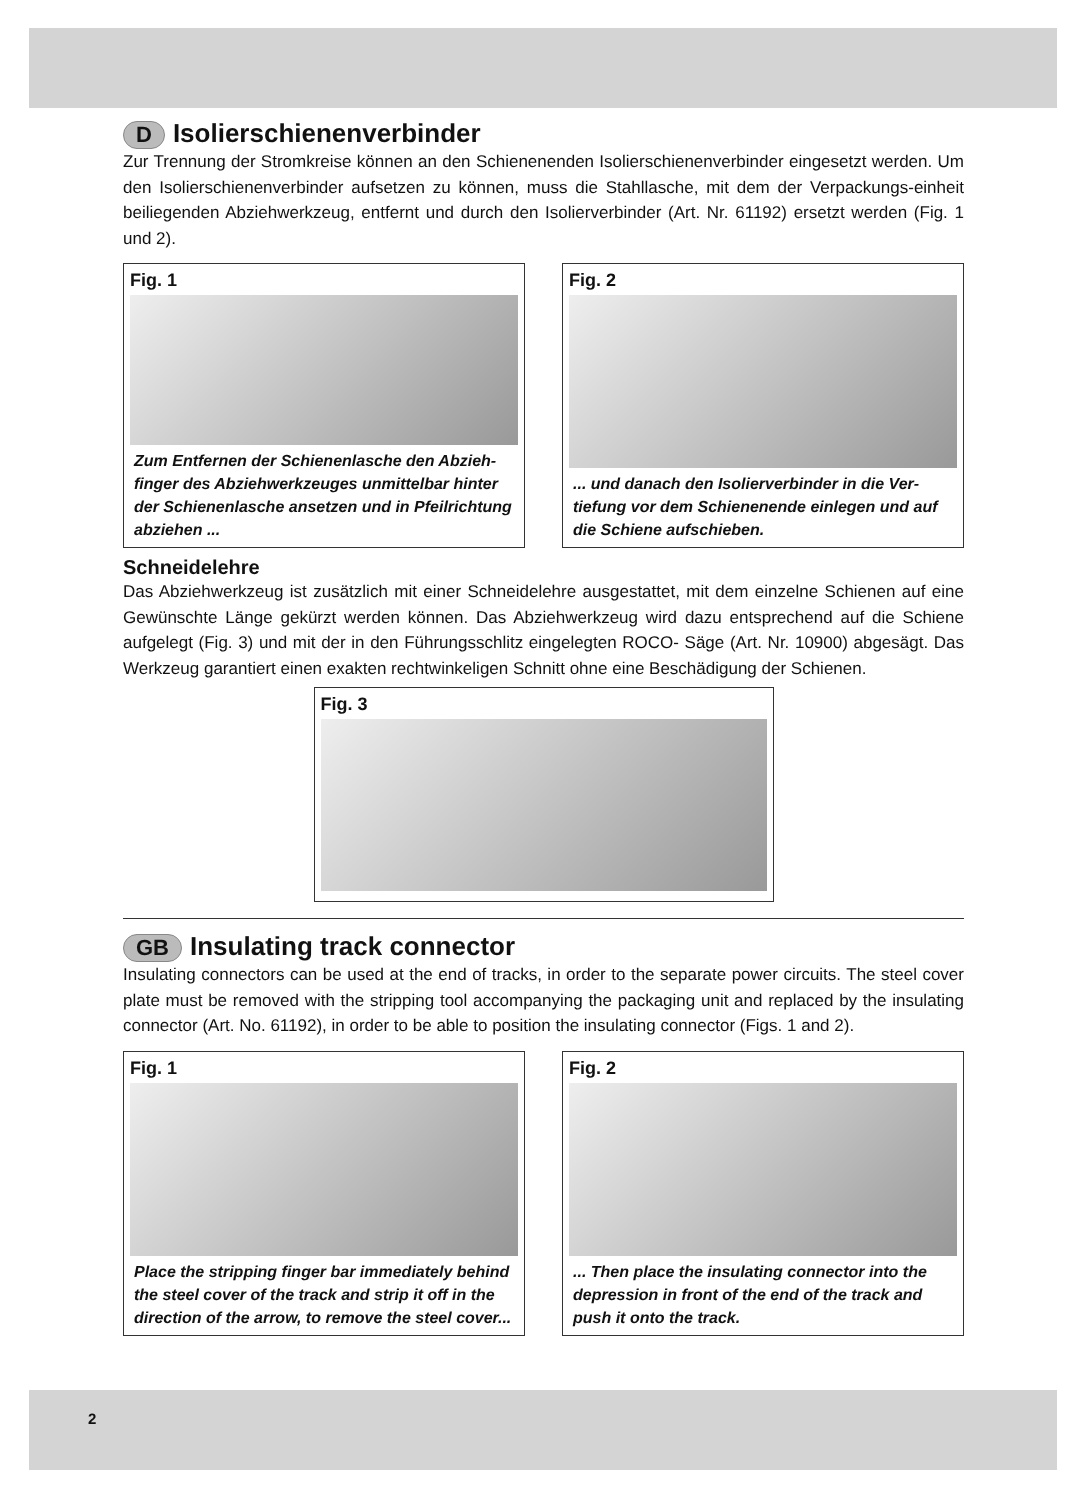D Isolierschienenverbinder
Zur Trennung der Stromkreise können an den Schienenenden Isolierschienenverbinder eingesetzt werden. Um den Isolierschienenverbinder aufsetzen zu können, muss die Stahllasche, mit dem der Verpackungs-einheit beiliegenden Abziehwerkzeug, entfernt und durch den Isolierverbinder (Art. Nr. 61192) ersetzt werden (Fig. 1 und 2).
Fig. 1
Zum Entfernen der Schienenlasche den Abzieh-finger des Abziehwerkzeuges unmittelbar hinter der Schienenlasche ansetzen und in Pfeilrichtung abziehen ...
Fig. 2
... und danach den Isolierverbinder in die Ver-tiefung vor dem Schienenende einlegen und auf die Schiene aufschieben.
Schneidelehre
Das Abziehwerkzeug ist zusätzlich mit einer Schneidelehre ausgestattet, mit dem einzelne Schienen auf eine Gewünschte Länge gekürzt werden können. Das Abziehwerkzeug wird dazu entsprechend auf die Schiene aufgelegt (Fig. 3) und mit der in den Führungsschlitz eingelegten ROCO- Säge (Art. Nr. 10900) abgesägt. Das Werkzeug garantiert einen exakten rechtwinkeligen Schnitt ohne eine Beschädigung der Schienen.
Fig. 3
GB Insulating track connector
Insulating connectors can be used at the end of tracks, in order to the separate power circuits. The steel cover plate must be removed with the stripping tool accompanying the packaging unit and replaced by the insulating connector (Art. No. 61192), in order to be able to position the insulating connector (Figs. 1 and 2).
Fig. 1
Place the stripping finger bar immediately behind the steel cover of the track and strip it off in the direction of the arrow, to remove the steel cover...
Fig. 2
... Then place the insulating connector into the depression in front of the end of the track and push it onto the track.
2